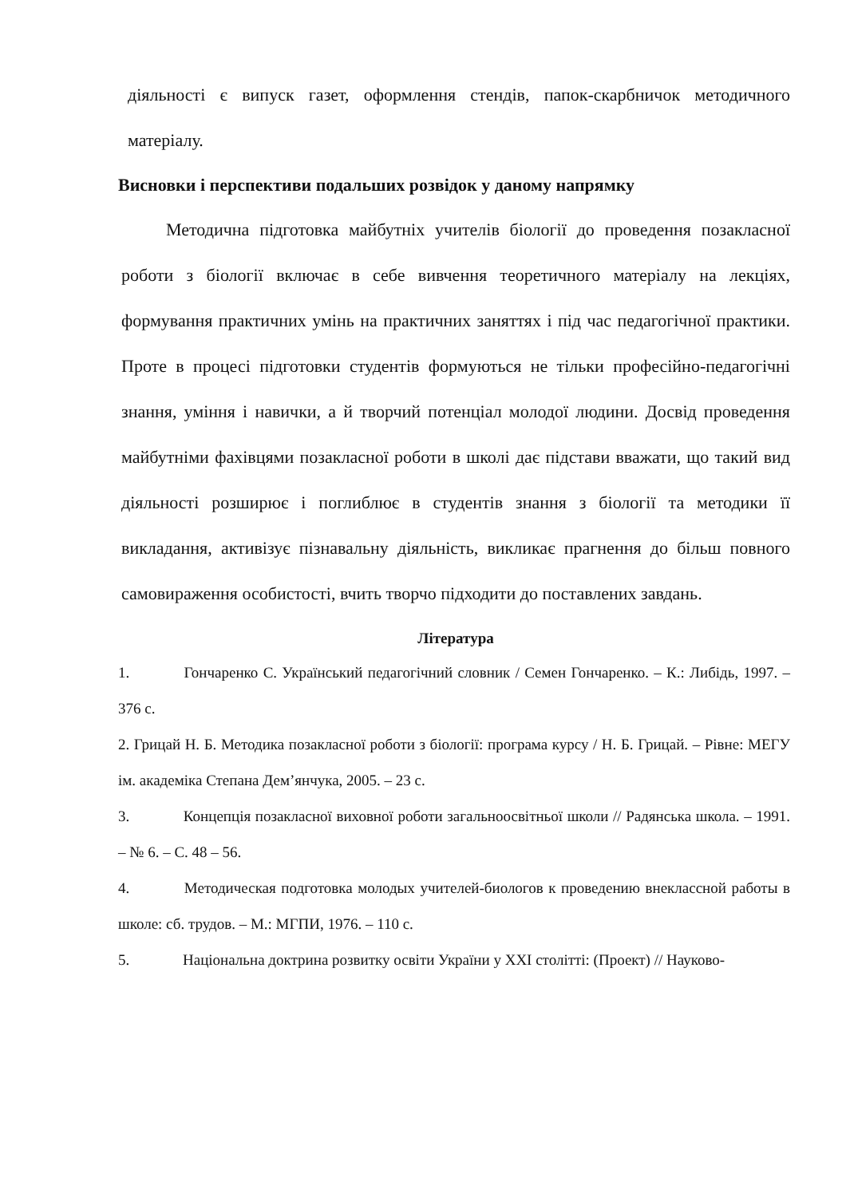діяльності є випуск газет, оформлення стендів, папок-скарбничок методичного матеріалу.
Висновки і перспективи подальших розвідок у даному напрямку
Методична підготовка майбутніх учителів біології до проведення позакласної роботи з біології включає в себе вивчення теоретичного матеріалу на лекціях, формування практичних умінь на практичних заняттях і під час педагогічної практики. Проте в процесі підготовки студентів формуються не тільки професійно-педагогічні знання, уміння і навички, а й творчий потенціал молодої людини. Досвід проведення майбутніми фахівцями позакласної роботи в школі дає підстави вважати, що такий вид діяльності розширює і поглиблює в студентів знання з біології та методики її викладання, активізує пізнавальну діяльність, викликає прагнення до більш повного самовираження особистості, вчить творчо підходити до поставлених завдань.
Література
1. Гончаренко С. Український педагогічний словник / Семен Гончаренко. – К.: Либідь, 1997. – 376 с.
2. Грицай Н. Б. Методика позакласної роботи з біології: програма курсу / Н. Б. Грицай. – Рівне: МЕГУ ім. академіка Степана Дем’янчука, 2005. – 23 с.
3. Концепція позакласної виховної роботи загальноосвітньої школи // Радянська школа. – 1991. – № 6. – С. 48 – 56.
4. Методическая подготовка молодых учителей-биологов к проведению внеклассной работы в школе: сб. трудов. – М.: МГПИ, 1976. – 110 с.
5. Національна доктрина розвитку освіти України у ХХІ столітті: (Проект) // Науково-